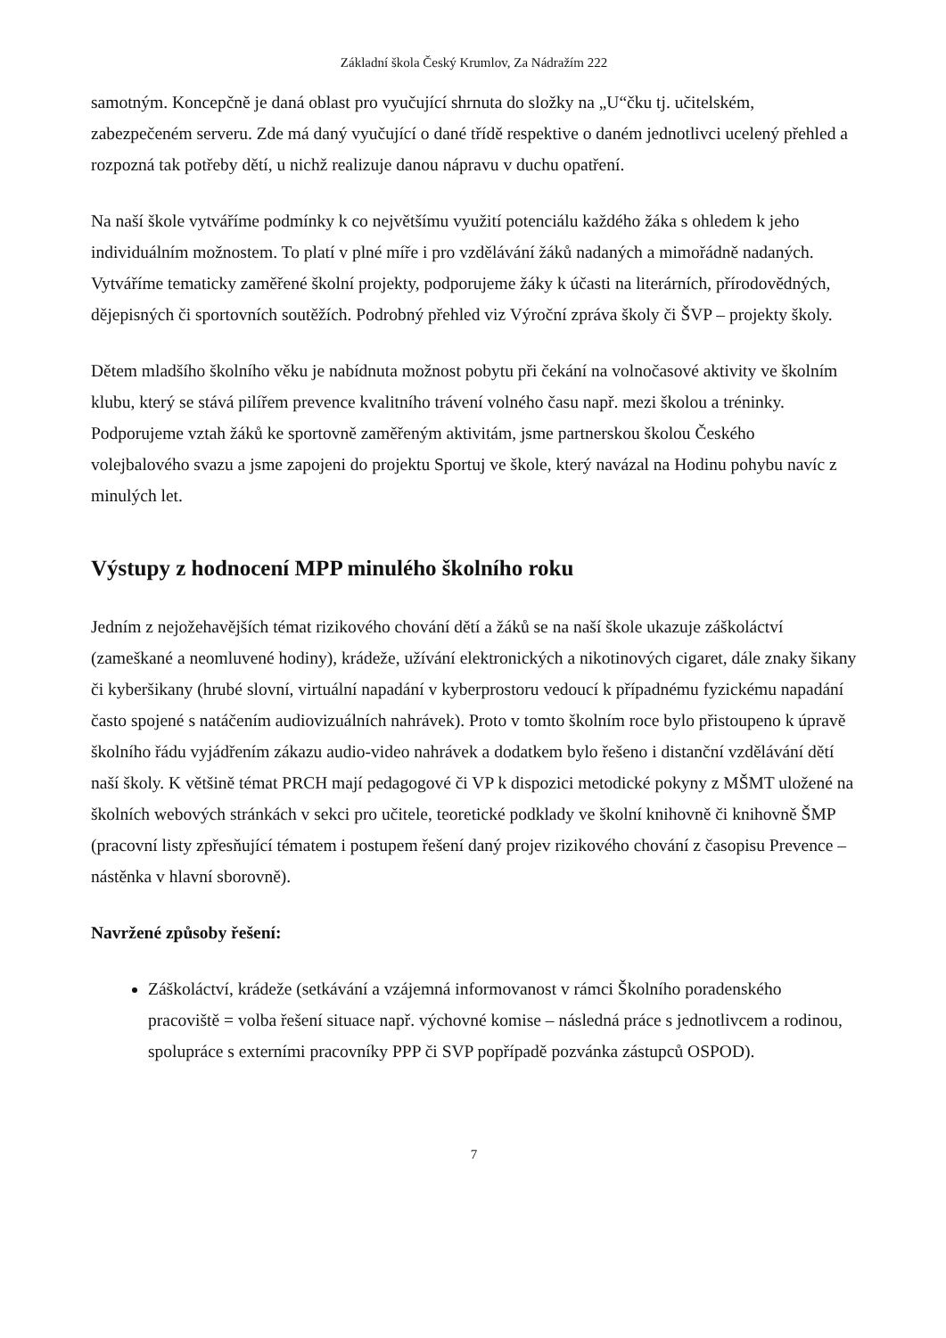Základní škola Český Krumlov, Za Nádražím 222
samotným. Koncepčně je daná oblast pro vyučující shrnuta do složky na „U“čku tj. učitelském, zabezpečeném serveru. Zde má daný vyučující o dané třídě respektive o daném jednotlivci ucelený přehled a rozpozná tak potřeby dětí, u nichž realizuje danou nápravu v duchu opatření.
Na naší škole vytváříme podmínky k co největšímu využití potenciálu každého žáka s ohledem k jeho individuálním možnostem. To platí v plné míře i pro vzdělávání žáků nadaných a mimořádně nadaných. Vytváříme tematicky zaměřené školní projekty, podporujeme žáky k účasti na literárních, přírodovědných, dějepisných či sportovních soutěžích. Podrobný přehled viz Výroční zpráva školy či ŠVP – projekty školy.
Dětem mladšího školního věku je nabídnuta možnost pobytu při čekání na volnočasové aktivity ve školním klubu, který se stává pilířem prevence kvalitního trávení volného času např. mezi školou a tréninky. Podporujeme vztah žáků ke sportovně zaměřeným aktivitám, jsme partnerskou školou Českého volejbalového svazu a jsme zapojeni do projektu Sportuj ve škole, který navázal na Hodinu pohybu navíc z minulých let.
Výstupy z hodnocení MPP minulého školního roku
Jedním z nejožehavějších témat rizikového chování dětí a žáků se na naší škole ukazuje záškoláctví (zameškané a neomluvené hodiny), krádeže, užívání elektronických a nikotinových cigaret, dále znaky šikany či kyberšikany (hrubé slovní, virtuální napadání v kyberprostoru vedoucí k případnému fyzickému napadání často spojené s natáčením audiovizuálních nahrávek). Proto v tomto školním roce bylo přistoupeno k úpravě školního řádu vyjádřením zákazu audio-video nahrávek a dodatkem bylo řešeno i distanční vzdělávání dětí naší školy. K většině témat PRCH mají pedagogové či VP k dispozici metodické pokyny z MŠMT uložené na školních webových stránkách v sekci pro učitele, teoretické podklady ve školní knihovně či knihovně ŠMP (pracovní listy zpřesňující tématem i postupem řešení daný projev rizikového chování z časopisu Prevence – nástěnka v hlavní sborovně).
Navržené způsoby řešení:
Záškoláctví, krádeže (setkávání a vzájemná informovanost v rámci Školního poradenského pracoviště = volba řešení situace např. výchovné komise – následná práce s jednotlivcem a rodinou, spolupráce s externími pracovníky PPP či SVP popřípadě pozvánka zástupců OSPOD).
7